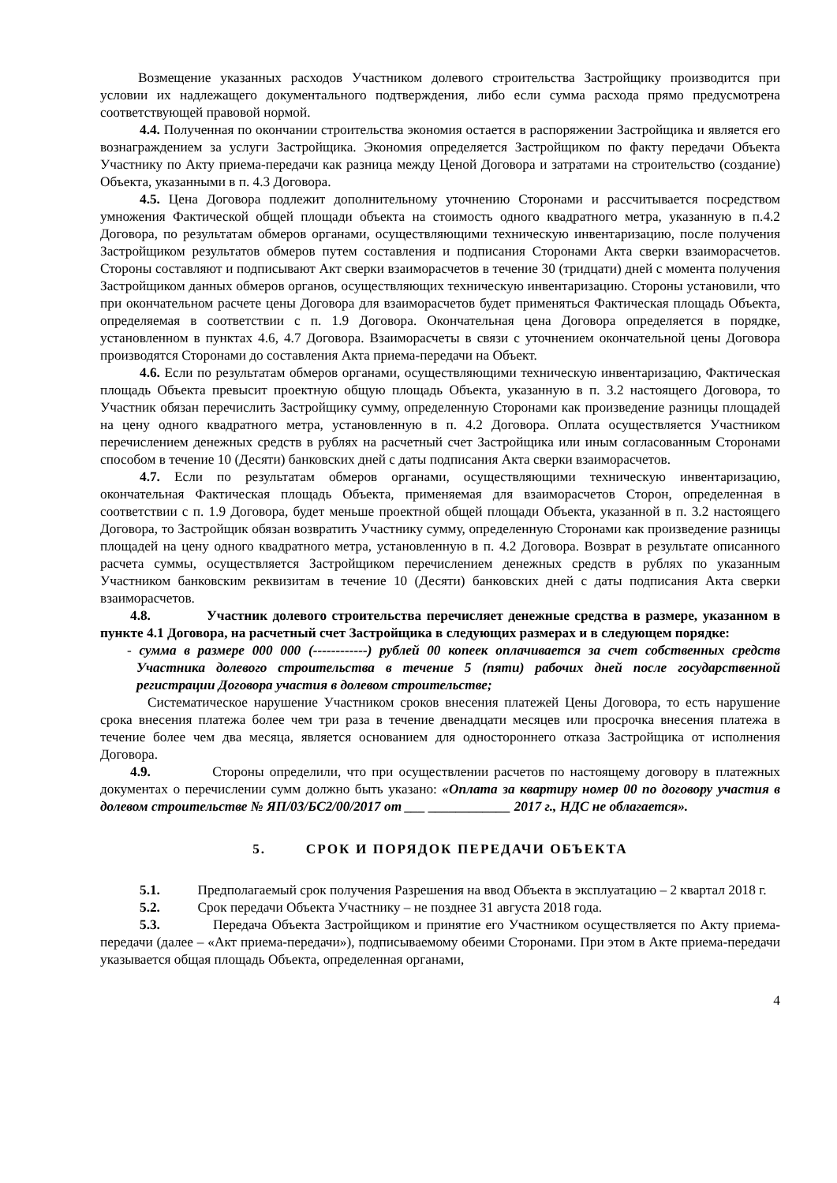Возмещение указанных расходов Участником долевого строительства Застройщику производится при условии их надлежащего документального подтверждения, либо если сумма расхода прямо предусмотрена соответствующей правовой нормой.
4.4. Полученная по окончании строительства экономия остается в распоряжении Застройщика и является его вознаграждением за услуги Застройщика. Экономия определяется Застройщиком по факту передачи Объекта Участнику по Акту приема-передачи как разница между Ценой Договора и затратами на строительство (создание) Объекта, указанными в п. 4.3 Договора.
4.5. Цена Договора подлежит дополнительному уточнению Сторонами и рассчитывается посредством умножения Фактической общей площади объекта на стоимость одного квадратного метра, указанную в п.4.2 Договора, по результатам обмеров органами, осуществляющими техническую инвентаризацию, после получения Застройщиком результатов обмеров путем составления и подписания Сторонами Акта сверки взаиморасчетов. Стороны составляют и подписывают Акт сверки взаиморасчетов в течение 30 (тридцати) дней с момента получения Застройщиком данных обмеров органов, осуществляющих техническую инвентаризацию. Стороны установили, что при окончательном расчете цены Договора для взаиморасчетов будет применяться Фактическая площадь Объекта, определяемая в соответствии с п. 1.9 Договора. Окончательная цена Договора определяется в порядке, установленном в пунктах 4.6, 4.7 Договора. Взаиморасчеты в связи с уточнением окончательной цены Договора производятся Сторонами до составления Акта приема-передачи на Объект.
4.6. Если по результатам обмеров органами, осуществляющими техническую инвентаризацию, Фактическая площадь Объекта превысит проектную общую площадь Объекта, указанную в п. 3.2 настоящего Договора, то Участник обязан перечислить Застройщику сумму, определенную Сторонами как произведение разницы площадей на цену одного квадратного метра, установленную в п. 4.2 Договора. Оплата осуществляется Участником перечислением денежных средств в рублях на расчетный счет Застройщика или иным согласованным Сторонами способом в течение 10 (Десяти) банковских дней с даты подписания Акта сверки взаиморасчетов.
4.7. Если по результатам обмеров органами, осуществляющими техническую инвентаризацию, окончательная Фактическая площадь Объекта, применяемая для взаиморасчетов Сторон, определенная в соответствии с п. 1.9 Договора, будет меньше проектной общей площади Объекта, указанной в п. 3.2 настоящего Договора, то Застройщик обязан возвратить Участнику сумму, определенную Сторонами как произведение разницы площадей на цену одного квадратного метра, установленную в п. 4.2 Договора. Возврат в результате описанного расчета суммы, осуществляется Застройщиком перечислением денежных средств в рублях по указанным Участником банковским реквизитам в течение 10 (Десяти) банковских дней с даты подписания Акта сверки взаиморасчетов.
4.8. Участник долевого строительства перечисляет денежные средства в размере, указанном в пункте 4.1 Договора, на расчетный счет Застройщика в следующих размерах и в следующем порядке:
- сумма в размере 000 000 (------------) рублей 00 копеек оплачивается за счет собственных средств Участника долевого строительства в течение 5 (пяти) рабочих дней после государственной регистрации Договора участия в долевом строительстве;
Систематическое нарушение Участником сроков внесения платежей Цены Договора, то есть нарушение срока внесения платежа более чем три раза в течение двенадцати месяцев или просрочка внесения платежа в течение более чем два месяца, является основанием для одностороннего отказа Застройщика от исполнения Договора.
4.9. Стороны определили, что при осуществлении расчетов по настоящему договору в платежных документах о перечислении сумм должно быть указано: «Оплата за квартиру номер 00 по договору участия в долевом строительстве № ЯП/03/БС2/00/2017 от ___ ____________ 2017 г., НДС не облагается».
5. СРОК И ПОРЯДОК ПЕРЕДАЧИ ОБЪЕКТА
5.1. Предполагаемый срок получения Разрешения на ввод Объекта в эксплуатацию – 2 квартал 2018 г.
5.2. Срок передачи Объекта Участнику – не позднее 31 августа 2018 года.
5.3. Передача Объекта Застройщиком и принятие его Участником осуществляется по Акту приема-передачи (далее – «Акт приема-передачи»), подписываемому обеими Сторонами. При этом в Акте приема-передачи указывается общая площадь Объекта, определенная органами,
4